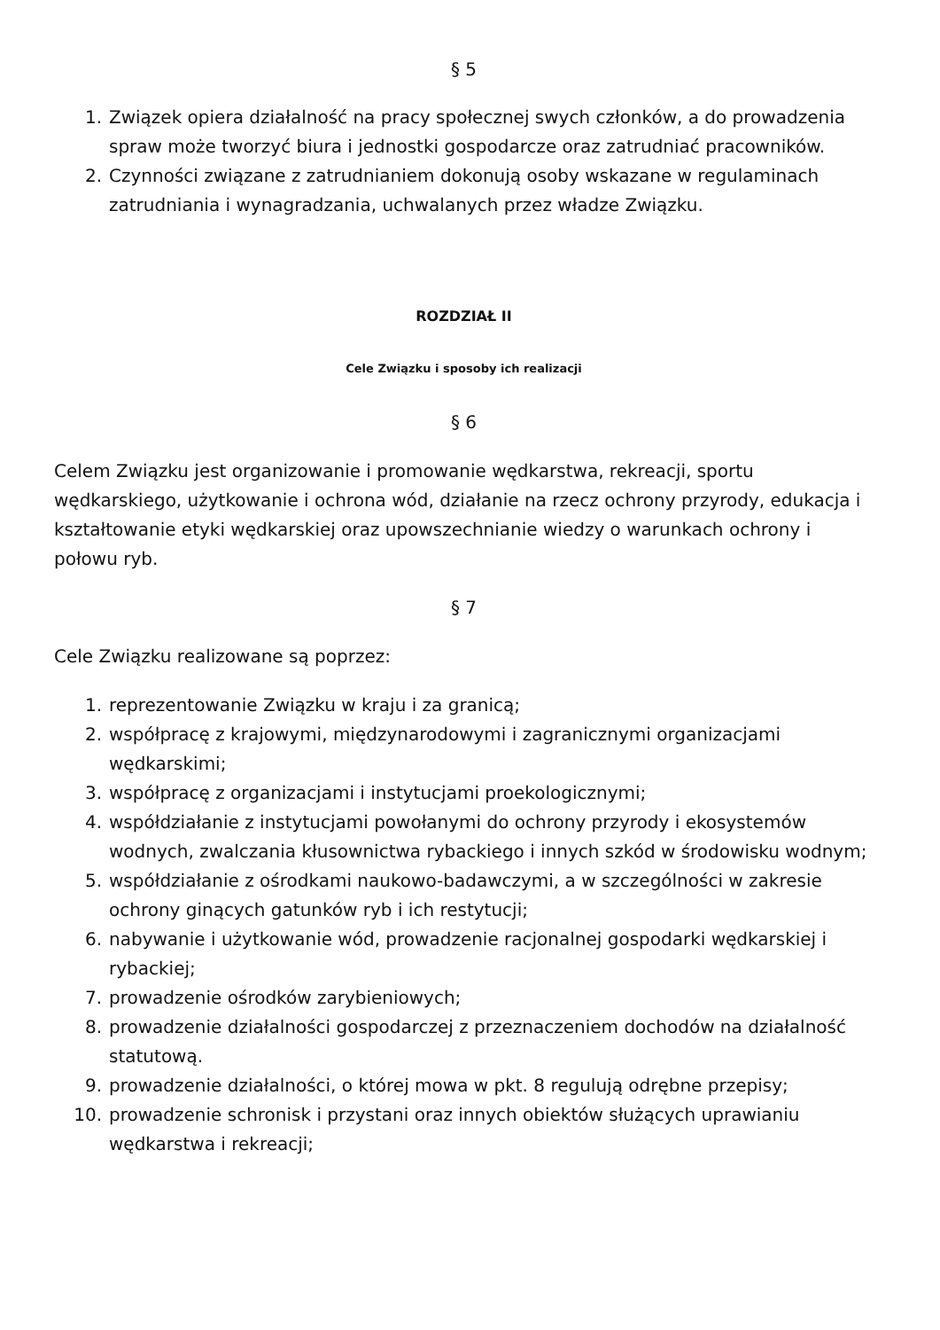§ 5
1. Związek opiera działalność na pracy społecznej swych członków, a do prowadzenia spraw może tworzyć biura i jednostki gospodarcze oraz zatrudniać pracowników.
2. Czynności związane z zatrudnianiem dokonują osoby wskazane w regulaminach zatrudniania i wynagradzania, uchwalanych przez władze Związku.
ROZDZIAŁ II
Cele Związku i sposoby ich realizacji
§ 6
Celem Związku jest organizowanie i promowanie wędkarstwa, rekreacji, sportu wędkarskiego, użytkowanie i ochrona wód, działanie na rzecz ochrony przyrody, edukacja i kształtowanie etyki wędkarskiej oraz upowszechnianie wiedzy o warunkach ochrony i połowu ryb.
§ 7
Cele Związku realizowane są poprzez:
1. reprezentowanie Związku w kraju i za granicą;
2. współpracę z krajowymi, międzynarodowymi i zagranicznymi organizacjami wędkarskimi;
3. współpracę z organizacjami i instytucjami proekologicznymi;
4. współdziałanie z instytucjami powołanymi do ochrony przyrody i ekosystemów wodnych, zwalczania kłusownictwa rybackiego i innych szkód w środowisku wodnym;
5. współdziałanie z ośrodkami naukowo-badawczymi, a w szczególności w zakresie ochrony ginących gatunków ryb i ich restytucji;
6. nabywanie i użytkowanie wód, prowadzenie racjonalnej gospodarki wędkarskiej i rybackiej;
7. prowadzenie ośrodków zarybieniowych;
8. prowadzenie działalności gospodarczej z przeznaczeniem dochodów na działalność statutową.
9. prowadzenie działalności, o której mowa w pkt. 8 regulują odrębne przepisy;
10. prowadzenie schronisk i przystani oraz innych obiektów służących uprawianiu wędkarstwa i rekreacji;